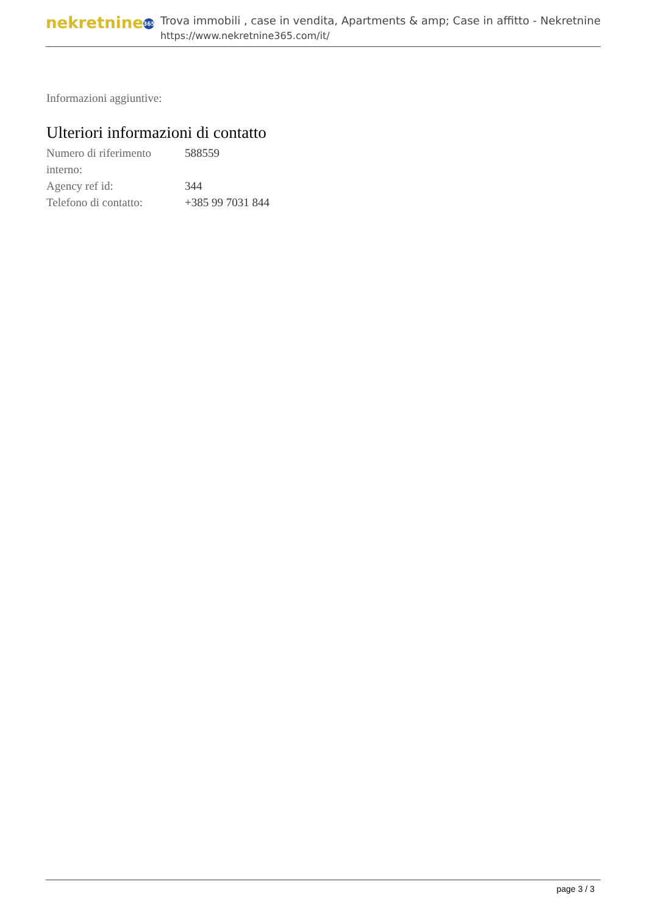nekretnine 365
Trova immobili , case in vendita, Apartments & amp; Case in affitto - Nekretnine
https://www.nekretnine365.com/it/
Informazioni aggiuntive:
Ulteriori informazioni di contatto
| Numero di riferimento interno: | 588559 |
| Agency ref id: | 344 |
| Telefono di contatto: | +385 99 7031 844 |
page 3 / 3